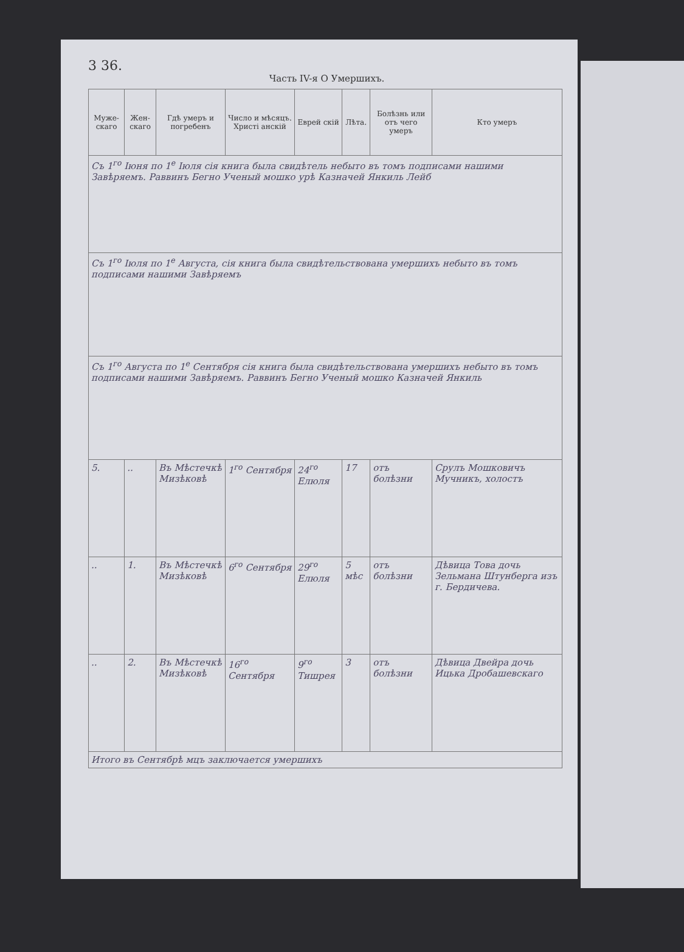3 36.
Часть IV-я О Умершихъ.
| Муже-скаго | Жен-скаго | Гдѣ умеръ и погребенъ | Число и мѣсяцъ. Христі анскій | Еврей скій | Лѣта. | Болѣзнь или отъ чего умеръ | Кто умеръ |
| --- | --- | --- | --- | --- | --- | --- | --- |
| Съ 1<sup>го</sup> Іюня по 1<sup>е</sup> Іюля сія книга была свидѣтель небыто въ томъ подписами нашими Завѣряемъ. Раввинъ Бегно Ученый мошко урѣ Казначей Янкиль Лейб | | | | | | | |
| Съ 1<sup>го</sup> Іюля по 1<sup>е</sup> Августа, сія книга была свидѣтельствована умершихъ небыто въ томъ подписами нашими Завѣряемъ | | | | | | | |
| Съ 1<sup>го</sup> Августа по 1<sup>е</sup> Сентября сія книга была свидѣтельствована умершихъ небыто въ томъ подписами нашими Завѣряемъ. Раввинъ Бегно Ученый мошко Казначей Янкиль | | | | | | | |
| 5. | .. | Въ Мѣстечкѣ Мизѣковѣ | 1<sup>го</sup> Сентября | 24<sup>го</sup> Елюля | 17 | отъ болѣзни | Срулъ Мошковичъ Мучникъ, холостъ |
| .. | 1. | Въ Мѣстечкѣ Мизѣковѣ | 6<sup>го</sup> Сентября | 29<sup>го</sup> Елюля | 5 мѣс | отъ болѣзни | Дѣвица Това дочь Зельмана Штунберга изъ г. Бердичева. |
| .. | 2. | Въ Мѣстечкѣ Мизѣковѣ | 16<sup>го</sup> Сентября | 9<sup>го</sup> Тишрея | 3 | отъ болѣзни | Дѣвица Двейра дочь Ицька Дробашевскаго |
| Итого въ Сентябрѣ мцъ заключается умершихъ | | | | | | | |